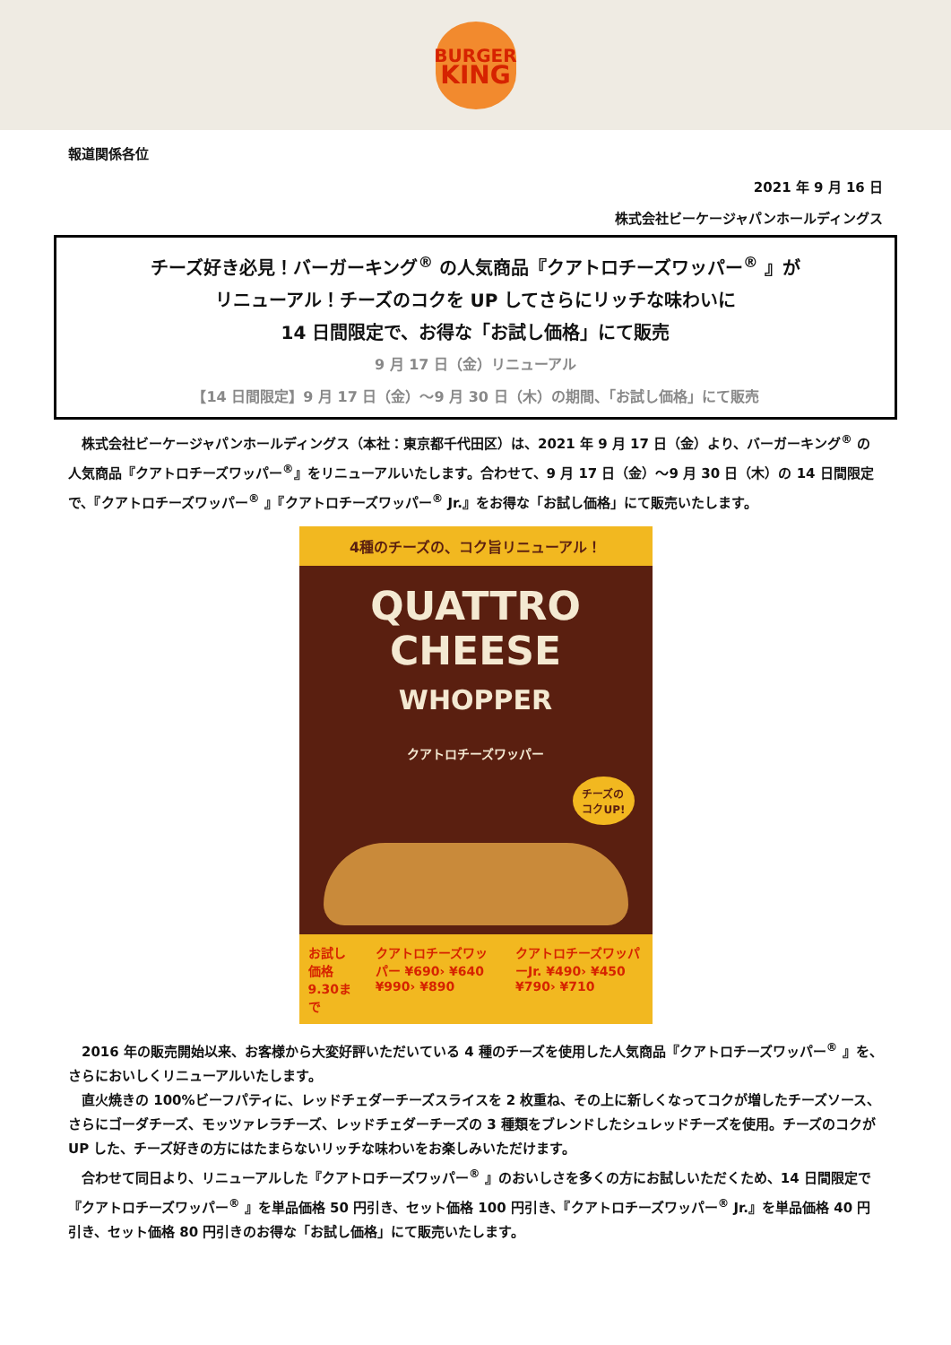BURGER
KING
報道関係各位
2021 年 9 月 16 日
株式会社ビーケージャパンホールディングス
チーズ好き必見！バーガーキング<sup>®</sup> の人気商品『クアトロチーズワッパー<sup>®</sup> 』が
リニューアル！チーズのコクを UP してさらにリッチな味わいに
14 日間限定で、お得な「お試し価格」にて販売
9 月 17 日（金）リニューアル
【14 日間限定】9 月 17 日（金）～9 月 30 日（木）の期間、「お試し価格」にて販売
　株式会社ビーケージャパンホールディングス（本社：東京都千代田区）は、2021 年 9 月 17 日（金）より、バーガーキング<sup>®</sup> の人気商品『クアトロチーズワッパー<sup>®</sup>』をリニューアルいたします。合わせて、9 月 17 日（金）～9 月 30 日（木）の 14 日間限定で、『クアトロチーズワッパー<sup>®</sup> 』『クアトロチーズワッパー<sup>®</sup> Jr.』をお得な「お試し価格」にて販売いたします。
4種のチーズの、コク旨リニューアル！
QUATTRO
CHEESE
WHOPPER
クアトロチーズワッパー
チーズの
コクUP!
お試し価格 9.30まで クアトロチーズワッパー ¥690› ¥640 ¥990› ¥890 クアトロチーズワッパーJr. ¥490› ¥450 ¥790› ¥710
　2016 年の販売開始以来、お客様から大変好評いただいている 4 種のチーズを使用した人気商品『クアトロチーズワッパー<sup>®</sup> 』を、さらにおいしくリニューアルいたします。
　直火焼きの 100%ビーフパティに、レッドチェダーチーズスライスを 2 枚重ね、その上に新しくなってコクが増したチーズソース、さらにゴーダチーズ、モッツァレラチーズ、レッドチェダーチーズの 3 種類をブレンドしたシュレッドチーズを使用。チーズのコクが UP した、チーズ好きの方にはたまらないリッチな味わいをお楽しみいただけます。
　合わせて同日より、リニューアルした『クアトロチーズワッパー<sup>®</sup> 』のおいしさを多くの方にお試しいただくため、14 日間限定で『クアトロチーズワッパー<sup>®</sup> 』を単品価格 50 円引き、セット価格 100 円引き、『クアトロチーズワッパー<sup>®</sup> Jr.』を単品価格 40 円引き、セット価格 80 円引きのお得な「お試し価格」にて販売いたします。